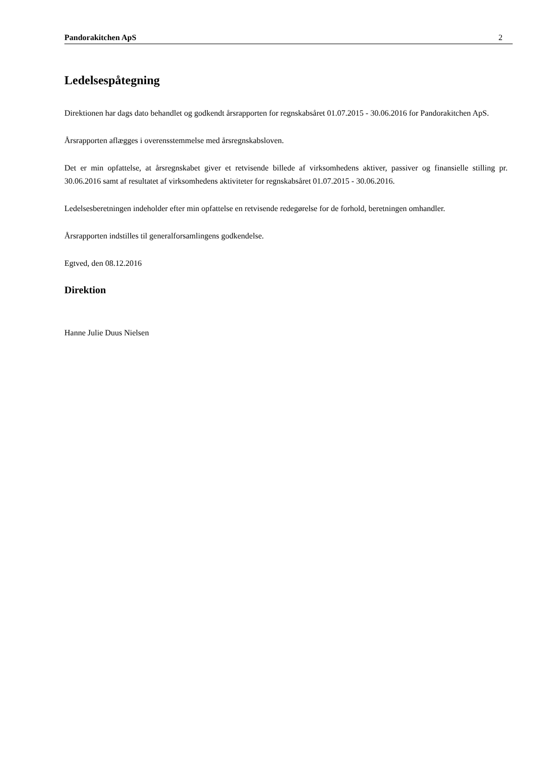Pandorakitchen ApS 2
Ledelsespåtegning
Direktionen har dags dato behandlet og godkendt årsrapporten for regnskabsåret 01.07.2015 - 30.06.2016 for Pandorakitchen ApS.
Årsrapporten aflægges i overensstemmelse med årsregnskabsloven.
Det er min opfattelse, at årsregnskabet giver et retvisende billede af virksomhedens aktiver, passiver og finansielle stilling pr. 30.06.2016 samt af resultatet af virksomhedens aktiviteter for regnskabsåret 01.07.2015 - 30.06.2016.
Ledelsesberetningen indeholder efter min opfattelse en retvisende redegørelse for de forhold, beretningen omhandler.
Årsrapporten indstilles til generalforsamlingens godkendelse.
Egtved, den 08.12.2016
Direktion
Hanne Julie Duus Nielsen